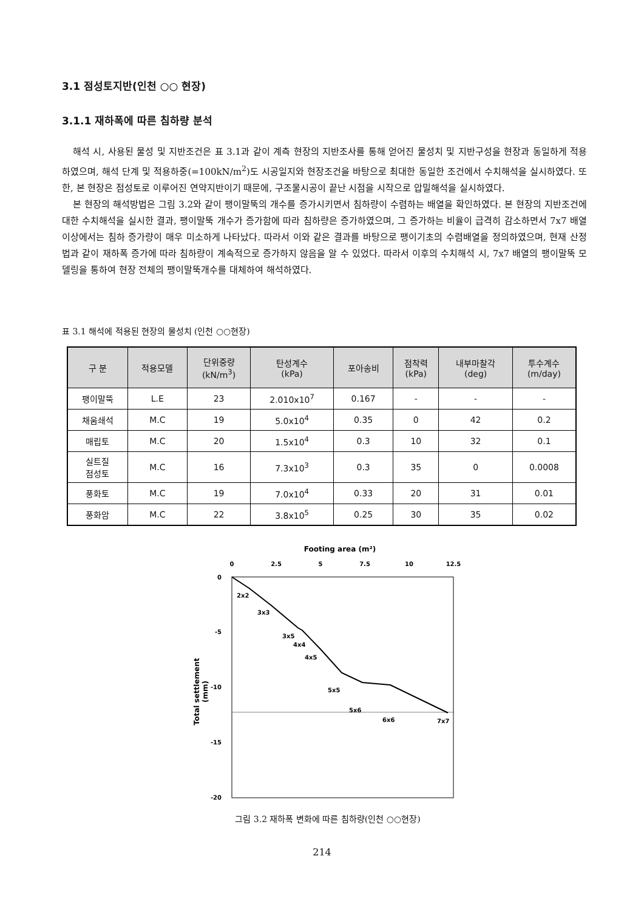3.1 점성토지반(인천 ○○ 현장)
3.1.1 재하폭에 따른 침하량 분석
해석 시, 사용된 물성 및 지반조건은 표 3.1과 같이 계측 현장의 지반조사를 통해 얻어진 물성치 및 지반구성을 현장과 동일하게 적용하였으며, 해석 단계 및 적용하중(=100kN/m<sup>2</sup>)도 시공일지와 현장조건을 바탕으로 최대한 동일한 조건에서 수치해석을 실시하였다. 또한, 본 현장은 점성토로 이루어진 연약지반이기 때문에, 구조물시공이 끝난 시점을 시작으로 압밀해석을 실시하였다.
본 현장의 해석방법은 그림 3.2와 같이 팽이말뚝의 개수를 증가시키면서 침하량이 수렴하는 배열을 확인하였다. 본 현장의 지반조건에 대한 수치해석을 실시한 결과, 팽이말뚝 개수가 증가함에 따라 침하량은 증가하였으며, 그 증가하는 비율이 급격히 감소하면서 7x7 배열 이상에서는 침하 증가량이 매우 미소하게 나타났다. 따라서 이와 같은 결과를 바탕으로 팽이기초의 수렴배열을 정의하였으며, 현재 산정법과 같이 재하폭 증가에 따라 침하량이 계속적으로 증가하지 않음을 알 수 있었다. 따라서 이후의 수치해석 시, 7x7 배열의 팽이말뚝 모델링을 통하여 현장 전체의 팽이말뚝개수를 대체하여 해석하였다.
표 3.1 해석에 적용된 현장의 물성치 (인천 ○○현장)
| 구 분 | 적용모델 | 단위중량 (kN/m<sup>3</sup>) | 탄성계수 (kPa) | 포아송비 | 점착력 (kPa) | 내부마찰각 (deg) | 투수계수 (m/day) |
| --- | --- | --- | --- | --- | --- | --- | --- |
| 팽이말뚝 | L.E | 23 | 2.010x10<sup>7</sup> | 0.167 | - | - | - |
| 채움쇄석 | M.C | 19 | 5.0x10<sup>4</sup> | 0.35 | 0 | 42 | 0.2 |
| 매립토 | M.C | 20 | 1.5x10<sup>4</sup> | 0.3 | 10 | 32 | 0.1 |
| 실트질 점성토 | M.C | 16 | 7.3x10<sup>3</sup> | 0.3 | 35 | 0 | 0.0008 |
| 풍화토 | M.C | 19 | 7.0x10<sup>4</sup> | 0.33 | 20 | 31 | 0.01 |
| 풍화암 | M.C | 22 | 3.8x10<sup>5</sup> | 0.25 | 30 | 35 | 0.02 |
Footing area (m²)
0
2.5
5
7.5
10
12.5
0
-5
-10
-15
-20
Total settlement
(mm)
2x2
3x3
3x5
4x4
4x5
5x5
5x6
6x6
7x7
그림 3.2 재하폭 변화에 따른 침하량(인천 ○○현장)
214